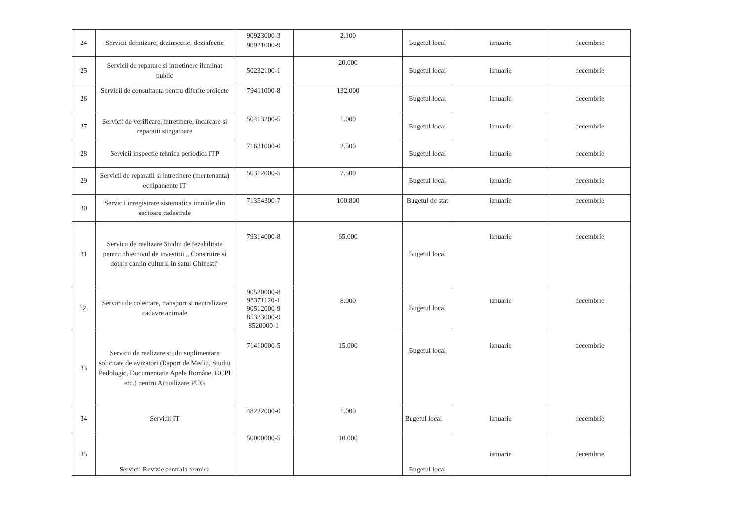| 24 | Servicii deratizare, dezinsectie, dezinfectie | 90923000-3 90921000-9 | 2.100 | Bugetul local | ianuarie | decembrie |
| 25 | Servicii de reparare si intretinere iluminat public | 50232100-1 | 20.000 | Bugetul local | ianuarie | decembrie |
| 26 | Servicii de consultanta pentru diferite proiecte | 79411000-8 | 132.000 | Bugetul local | ianuarie | decembrie |
| 27 | Servicii de verificare, întretinere, încarcare si reparatii stingatoare | 50413200-5 | 1.000 | Bugetul local | ianuarie | decembrie |
| 28 | Servicii inspectie tehnica periodica ITP | 71631000-0 | 2.500 | Bugetul local | ianuarie | decembrie |
| 29 | Servicii de reparatii si intretinere (mentenanta) echipamente IT | 50312000-5 | 7.500 | Bugetul local | ianuarie | decembrie |
| 30 | Servicii inregistrare sistematica imobile din sectoare cadastrale | 71354300-7 | 100.800 | Bugetul de stat | ianuarie | decembrie |
| 31 | Servicii de realizare Studiu de fezabilitate pentru obiectivul de investitii „ Construire si dotare camin cultural in satul Ghinesti" | 79314000-8 | 65.000 | Bugetul local | ianuarie | decembrie |
| 32. | Servicii de colectare, transport si neutralizare cadavre animale | 90520000-8 98371120-1 90512000-9 85323000-9 8520000-1 | 8.000 | Bugetul local | ianuarie | decembrie |
| 33 | Servicii de realizare studii suplimentare solicitate de avizatori (Raport de Mediu, Studiu Pedologic, Documentatie Apele Române, OCPI etc.) pentru Actualizare PUG | 71410000-5 | 15.000 | Bugetul local | ianuarie | decembrie |
| 34 | Servicii IT | 48222000-0 | 1.000 | Bugetul local | ianuarie | decembrie |
| 35 | Servicii Revizie centrala termica | 50000000-5 | 10.000 | Bugetul local | ianuarie | decembrie |